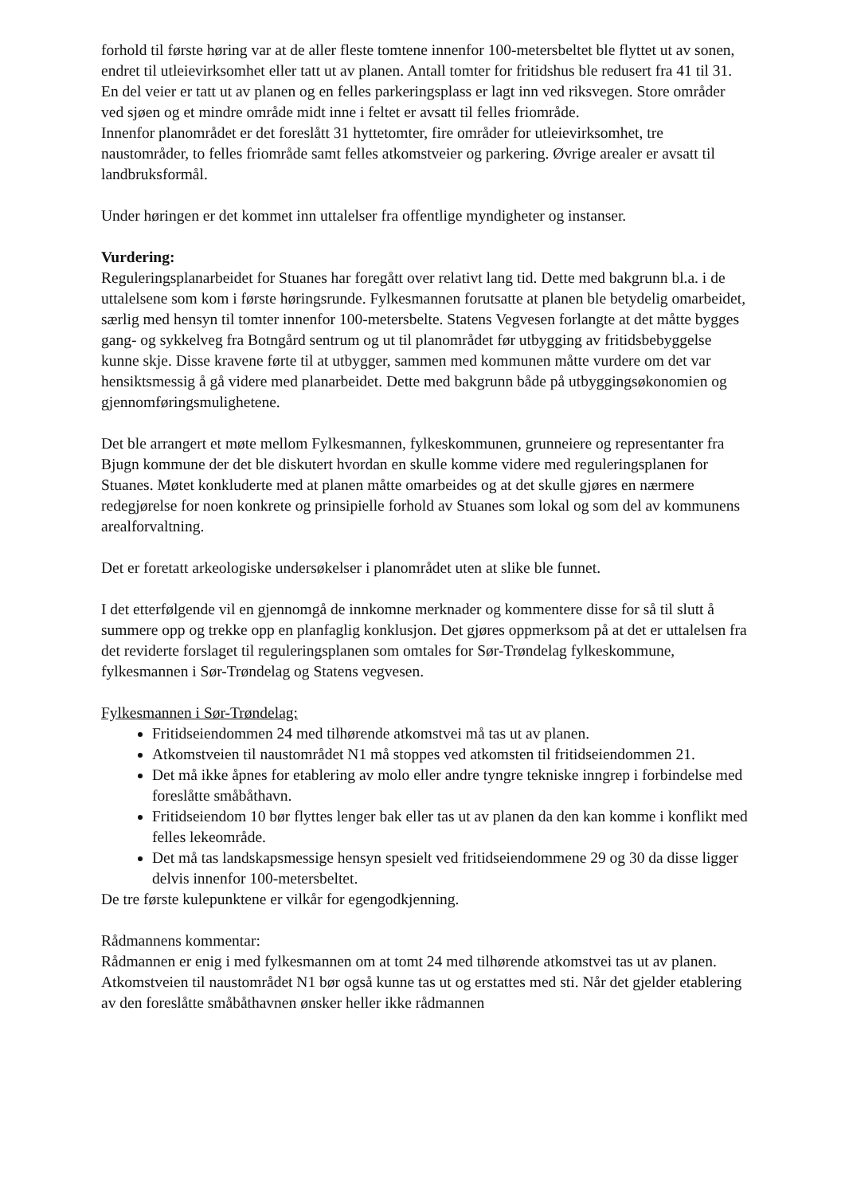forhold til første høring var at de aller fleste tomtene innenfor 100-metersbeltet ble flyttet ut av sonen, endret til utleievirksomhet eller tatt ut av planen. Antall tomter for fritidshus ble redusert fra 41 til 31. En del veier er tatt ut av planen og en felles parkeringsplass er lagt inn ved riksvegen. Store områder ved sjøen og et mindre område midt inne i feltet er avsatt til felles friområde.
Innenfor planområdet er det foreslått 31 hyttetomter, fire områder for utleievirksomhet, tre naustområder, to felles friområde samt felles atkomstveier og parkering. Øvrige arealer er avsatt til landbruksformål.
Under høringen er det kommet inn uttalelser fra offentlige myndigheter og instanser.
Vurdering:
Reguleringsplanarbeidet for Stuanes har foregått over relativt lang tid. Dette med bakgrunn bl.a. i de uttalelsene som kom i første høringsrunde. Fylkesmannen forutsatte at planen ble betydelig omarbeidet, særlig med hensyn til tomter innenfor 100-metersbelte. Statens Vegvesen forlangte at det måtte bygges gang- og sykkelveg fra Botngård sentrum og ut til planområdet før utbygging av fritidsbebyggelse kunne skje. Disse kravene førte til at utbygger, sammen med kommunen måtte vurdere om det var hensiktsmessig å gå videre med planarbeidet. Dette med bakgrunn både på utbyggingsøkonomien og gjennomføringsmulighetene.
Det ble arrangert et møte mellom Fylkesmannen, fylkeskommunen, grunneiere og representanter fra Bjugn kommune der det ble diskutert hvordan en skulle komme videre med reguleringsplanen for Stuanes. Møtet konkluderte med at planen måtte omarbeides og at det skulle gjøres en nærmere redegjørelse for noen konkrete og prinsipielle forhold av Stuanes som lokal og som del av kommunens arealforvaltning.
Det er foretatt arkeologiske undersøkelser i planområdet uten at slike ble funnet.
I det etterfølgende vil en gjennomgå de innkomne merknader og kommentere disse for så til slutt å summere opp og trekke opp en planfaglig konklusjon. Det gjøres oppmerksom på at det er uttalelsen fra det reviderte forslaget til reguleringsplanen som omtales for Sør-Trøndelag fylkeskommune, fylkesmannen i Sør-Trøndelag og Statens vegvesen.
Fylkesmannen i Sør-Trøndelag:
Fritidseiendommen 24 med tilhørende atkomstvei må tas ut av planen.
Atkomstveien til naustområdet N1 må stoppes ved atkomsten til fritidseiendommen 21.
Det må ikke åpnes for etablering av molo eller andre tyngre tekniske inngrep i forbindelse med foreslåtte småbåthavn.
Fritidseiendom 10 bør flyttes lenger bak eller tas ut av planen da den kan komme i konflikt med felles lekeområde.
Det må tas landskapsmessige hensyn spesielt ved fritidseiendommene 29 og 30 da disse ligger delvis innenfor 100-metersbeltet.
De tre første kulepunktene er vilkår for egengodkjenning.
Rådmannens kommentar:
Rådmannen er enig i med fylkesmannen om at tomt 24 med tilhørende atkomstvei tas ut av planen. Atkomstveien til naustområdet N1 bør også kunne tas ut og erstattes med sti. Når det gjelder etablering av den foreslåtte småbåthavnen ønsker heller ikke rådmannen